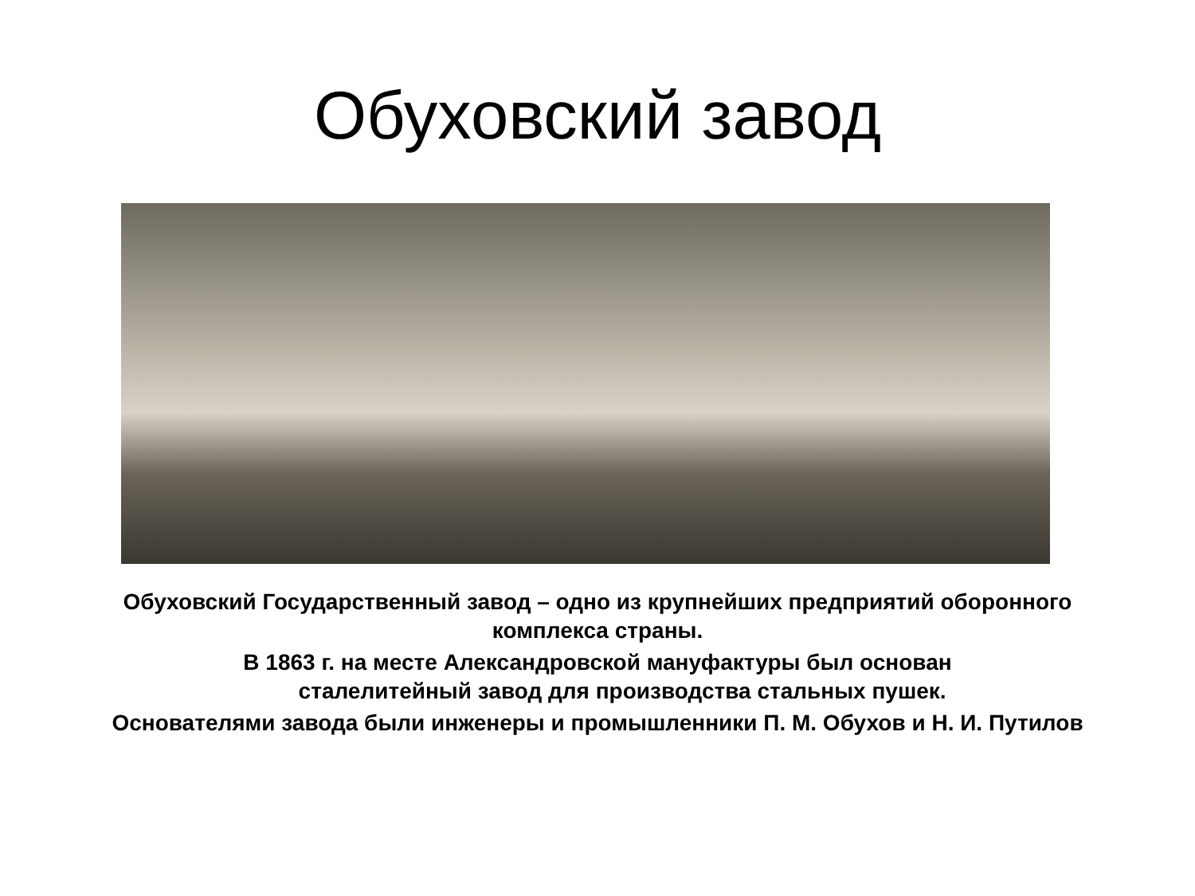Обуховский завод
Обуховский Государственный завод – одно из крупнейших предприятий оборонного комплекса страны.
В 1863 г. на месте Александровской мануфактуры был основан
сталелитейный завод для производства стальных пушек.
Основателями завода были инженеры и промышленники П. М. Обухов и Н. И. Путилов